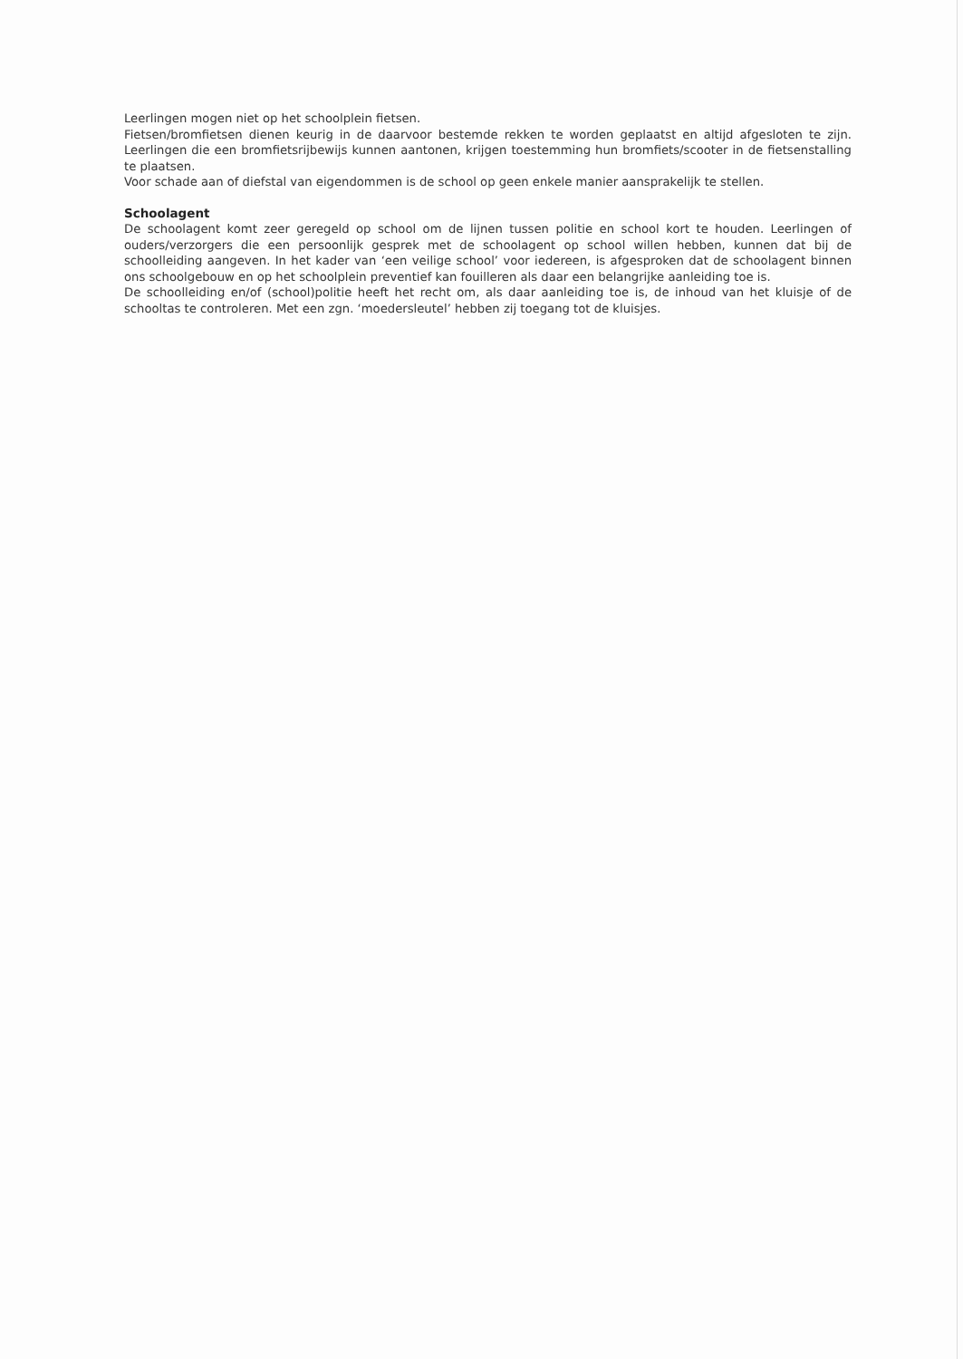Leerlingen mogen niet op het schoolplein fietsen.
Fietsen/bromfietsen dienen keurig in de daarvoor bestemde rekken te worden geplaatst en altijd afgesloten te zijn. Leerlingen die een bromfietsrijbewijs kunnen aantonen, krijgen toestemming hun bromfiets/scooter in de fietsenstalling te plaatsen.
Voor schade aan of diefstal van eigendommen is de school op geen enkele manier aansprakelijk te stellen.
Schoolagent
De schoolagent komt zeer geregeld op school om de lijnen tussen politie en school kort te houden. Leerlingen of ouders/verzorgers die een persoonlijk gesprek met de schoolagent op school willen hebben, kunnen dat bij de schoolleiding aangeven. In het kader van ‘een veilige school’ voor iedereen, is afgesproken dat de schoolagent binnen ons schoolgebouw en op het schoolplein preventief kan fouilleren als daar een belangrijke aanleiding toe is.
De schoolleiding en/of (school)politie heeft het recht om, als daar aanleiding toe is, de inhoud van het kluisje of de schooltas te controleren. Met een zgn. ‘moedersleutel’ hebben zij toegang tot de kluisjes.